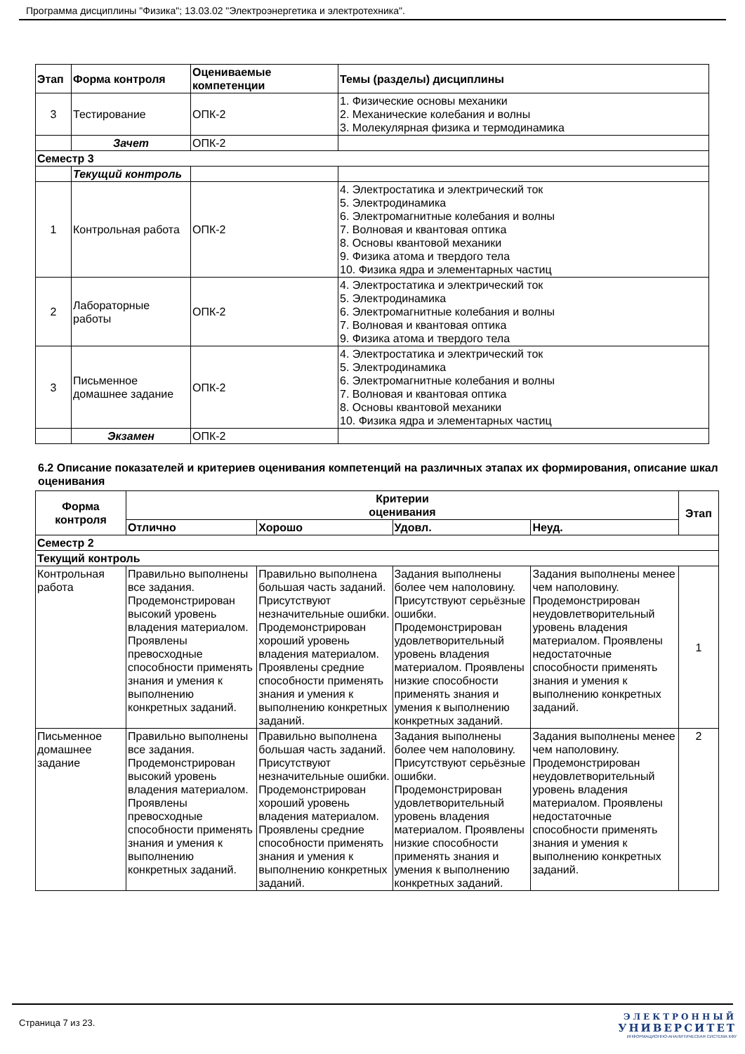Программа дисциплины "Физика"; 13.03.02 "Электроэнергетика и электротехника".
| Этап | Форма контроля | Оцениваемые компетенции | Темы (разделы) дисциплины |
| --- | --- | --- | --- |
| 3 | Тестирование | ОПК-2 | 1. Физические основы механики 2. Механические колебания и волны 3. Молекулярная физика и термодинамика |
| | Зачет | ОПК-2 | |
| Семестр 3 | | | |
| | Текущий контроль | | |
| 1 | Контрольная работа | ОПК-2 | 4. Электростатика и электрический ток 5. Электродинамика 6. Электромагнитные колебания и волны 7. Волновая и квантовая оптика 8. Основы квантовой механики 9. Физика атома и твердого тела 10. Физика ядра и элементарных частиц |
| 2 | Лабораторные работы | ОПК-2 | 4. Электростатика и электрический ток 5. Электродинамика 6. Электромагнитные колебания и волны 7. Волновая и квантовая оптика 9. Физика атома и твердого тела |
| 3 | Письменное домашнее задание | ОПК-2 | 4. Электростатика и электрический ток 5. Электродинамика 6. Электромагнитные колебания и волны 7. Волновая и квантовая оптика 8. Основы квантовой механики 10. Физика ядра и элементарных частиц |
| | Экзамен | ОПК-2 | |
6.2 Описание показателей и критериев оценивания компетенций на различных этапах их формирования, описание шкал оценивания
| Форма контроля | Критерии оценивания | | | | Этап |
| --- | --- | --- | --- | --- | --- |
| | Отлично | Хорошо | Удовл. | Неуд. | |
| Семестр 2 | | | | | |
| Текущий контроль | | | | | |
| Контрольная работа | Правильно выполнены все задания. Продемонстрирован высокий уровень владения материалом. Проявлены превосходные способности применять знания и умения к выполнению конкретных заданий. | Правильно выполнена большая часть заданий. Присутствуют незначительные ошибки. Продемонстрирован хороший уровень владения материалом. Проявлены средние способности применять знания и умения к выполнению конкретных заданий. | Задания выполнены более чем наполовину. Присутствуют серьёзные ошибки. Продемонстрирован удовлетворительный уровень владения материалом. Проявлены низкие способности применять знания и умения к выполнению конкретных заданий. | Задания выполнены менее чем наполовину. Продемонстрирован неудовлетворительный уровень владения материалом. Проявлены недостаточные способности применять знания и умения к выполнению конкретных заданий. | 1 |
| Письменное домашнее задание | Правильно выполнены все задания. Продемонстрирован высокий уровень владения материалом. Проявлены превосходные способности применять знания и умения к выполнению конкретных заданий. | Правильно выполнена большая часть заданий. Присутствуют незначительные ошибки. Продемонстрирован хороший уровень владения материалом. Проявлены средние способности применять знания и умения к выполнению конкретных заданий. | Задания выполнены более чем наполовину. Присутствуют серьёзные ошибки. Продемонстрирован удовлетворительный уровень владения материалом. Проявлены низкие способности применять знания и умения к выполнению конкретных заданий. | Задания выполнены менее чем наполовину. Продемонстрирован неудовлетворительный уровень владения материалом. Проявлены недостаточные способности применять знания и умения к выполнению конкретных заданий. | 2 |
Страница 7 из 23.
ЭЛЕКТРОННЫЙ
УНИВЕРСИТЕТ
ИНФОРМАЦИОННО-АНАЛИТИЧЕСКАЯ СИСТЕМА КФУ